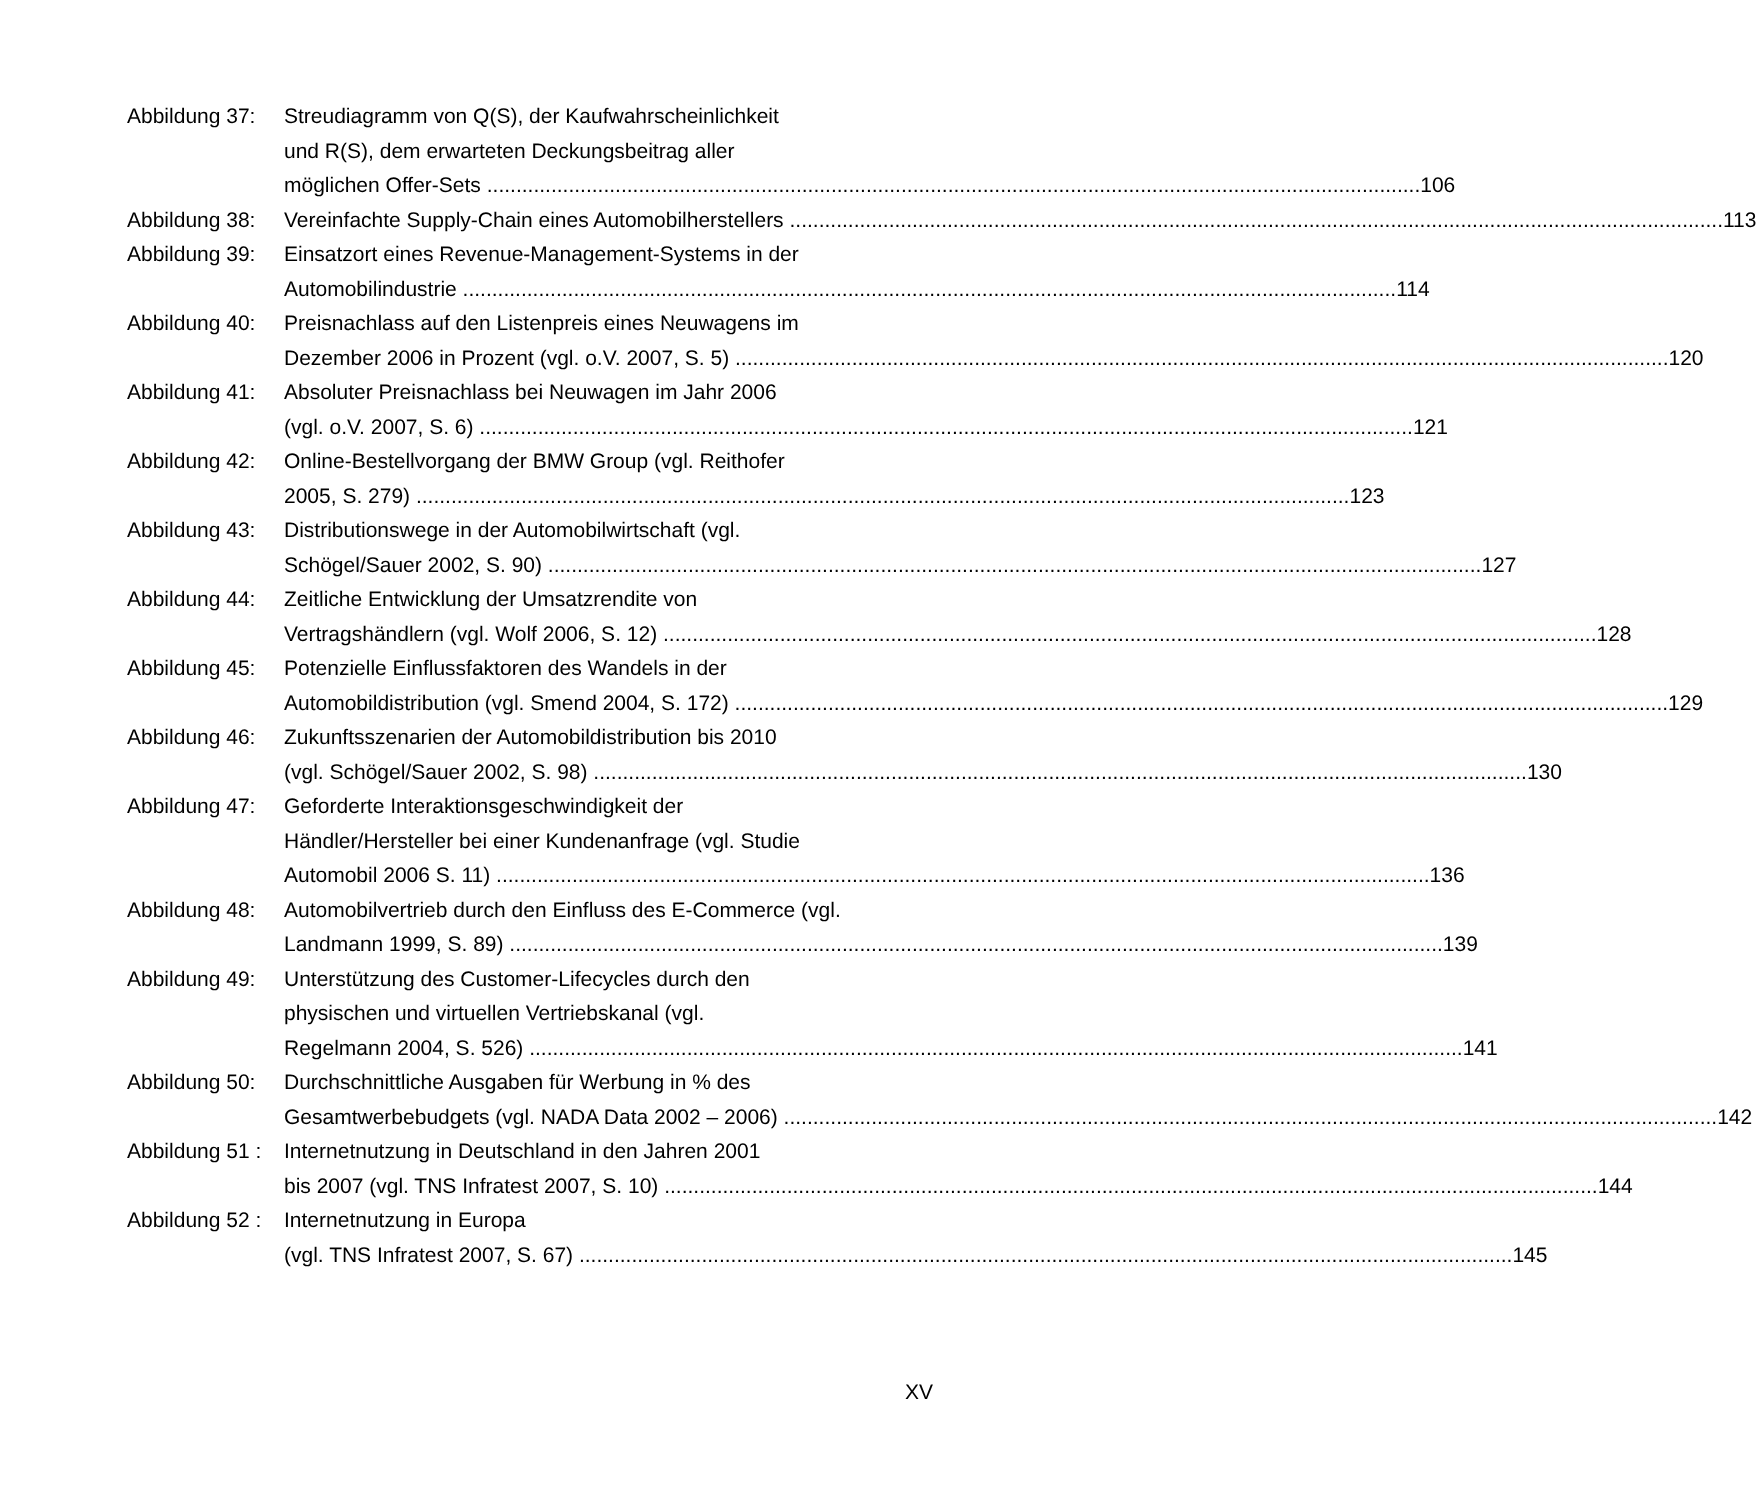Abbildung 37: Streudiagramm von Q(S), der Kaufwahrscheinlichkeit
und R(S), dem erwarteten Deckungsbeitrag aller
möglichen Offer-Sets 106
Abbildung 38: Vereinfachte Supply-Chain eines Automobilherstellers 113
Abbildung 39: Einsatzort eines Revenue-Management-Systems in der
Automobilindustrie 114
Abbildung 40: Preisnachlass auf den Listenpreis eines Neuwagens im
Dezember 2006 in Prozent (vgl. o.V. 2007, S. 5) 120
Abbildung 41: Absoluter Preisnachlass bei Neuwagen im Jahr 2006
(vgl. o.V. 2007, S. 6) 121
Abbildung 42: Online-Bestellvorgang der BMW Group (vgl. Reithofer
2005, S. 279) 123
Abbildung 43: Distributionswege in der Automobilwirtschaft (vgl.
Schögel/Sauer 2002, S. 90) 127
Abbildung 44: Zeitliche Entwicklung der Umsatzrendite von
Vertragshändlern (vgl. Wolf 2006, S. 12) 128
Abbildung 45: Potenzielle Einflussfaktoren des Wandels in der
Automobildistribution (vgl. Smend 2004, S. 172) 129
Abbildung 46: Zukunftsszenarien der Automobildistribution bis 2010
(vgl. Schögel/Sauer 2002, S. 98) 130
Abbildung 47: Geforderte Interaktionsgeschwindigkeit der
Händler/Hersteller bei einer Kundenanfrage (vgl. Studie
Automobil 2006 S. 11) 136
Abbildung 48: Automobilvertrieb durch den Einfluss des E-Commerce (vgl.
Landmann 1999, S. 89) 139
Abbildung 49: Unterstützung des Customer-Lifecycles durch den
physischen und virtuellen Vertriebskanal (vgl.
Regelmann 2004, S. 526) 141
Abbildung 50: Durchschnittliche Ausgaben für Werbung in % des
Gesamtwerbebudgets (vgl. NADA Data 2002 – 2006) 142
Abbildung 51 : Internetnutzung in Deutschland in den Jahren 2001
bis 2007 (vgl. TNS Infratest 2007, S. 10) 144
Abbildung 52 : Internetnutzung in Europa
(vgl. TNS Infratest 2007, S. 67) 145
XV